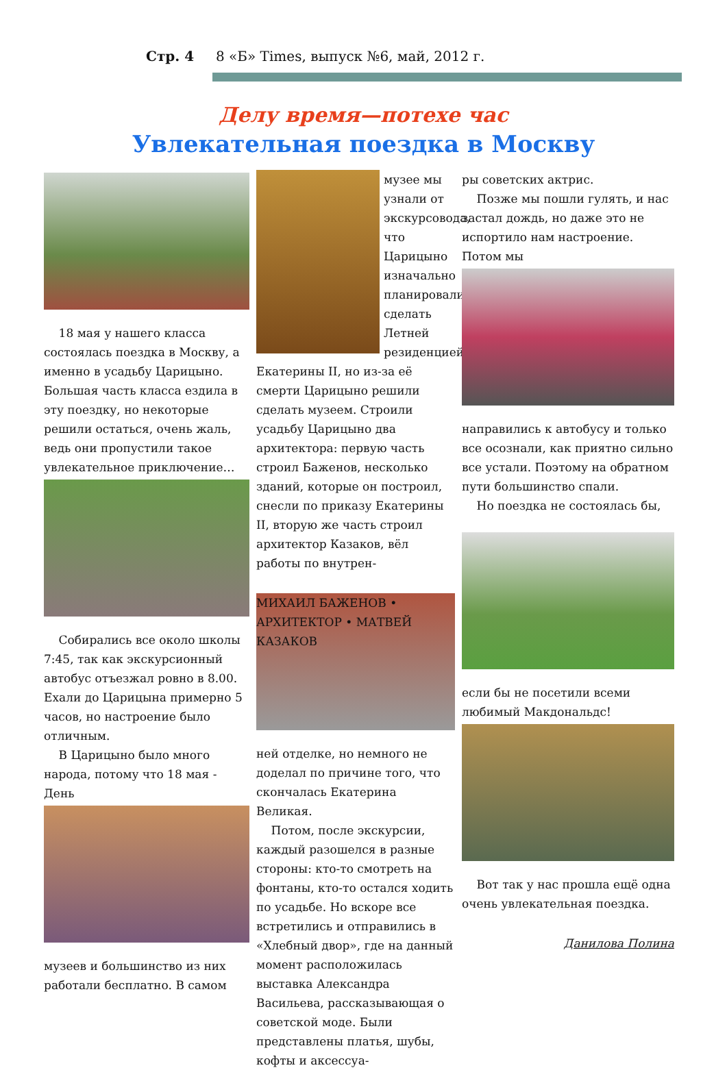Стр. 4 8 «Б» Times, выпуск №6, май, 2012 г.
Делу время—потехе час
Увлекательная поездка в Москву
18 мая у нашего класса состоялась поездка в Москву, а именно в усадьбу Царицыно. Большая часть класса ездила в эту поездку, но некоторые решили остаться, очень жаль, ведь они пропустили такое увлекательное приключение…
Собирались все около школы 7:45, так как экскурсионный автобус отъезжал ровно в 8.00. Ехали до Царицына примерно 5 часов, но настроение было отличным.
В Царицыно было много народа, потому что 18 мая - День
музеев и большинство из них работали бесплатно. В самом
музее мы узнали от экскурсовода, что Царицыно изначально планировали сделать Летней резиденцией
Екатерины II, но из-за её смерти Царицыно решили сделать музеем. Строили усадьбу Царицыно два архитектора: первую часть строил Баженов, несколько зданий, которые он построил, снесли по приказу Екатерины II, вторую же часть строил архитектор Казаков, вёл работы по внутрен-
МИХАИЛ БАЖЕНОВ • АРХИТЕКТОР • МАТВЕЙ КАЗАКОВ
ней отделке, но немного не доделал по причине того, что скончалась Екатерина Великая.
Потом, после экскурсии, каждый разошелся в разные стороны: кто-то смотреть на фонтаны, кто-то остался ходить по усадьбе. Но вскоре все встретились и отправились в «Хлебный двор», где на данный момент расположилась выставка Александра Васильева, рассказывающая о советской моде. Были представлены платья, шубы, кофты и аксессуа-
ры советских актрис.
Позже мы пошли гулять, и нас застал дождь, но даже это не испортило нам настроение. Потом мы
направились к автобусу и только все осознали, как приятно сильно все устали. Поэтому на обратном пути большинство спали.
Но поездка не состоялась бы,
если бы не посетили всеми любимый Макдональдс!
Вот так у нас прошла ещё одна очень увлекательная поездка.
Данилова Полина